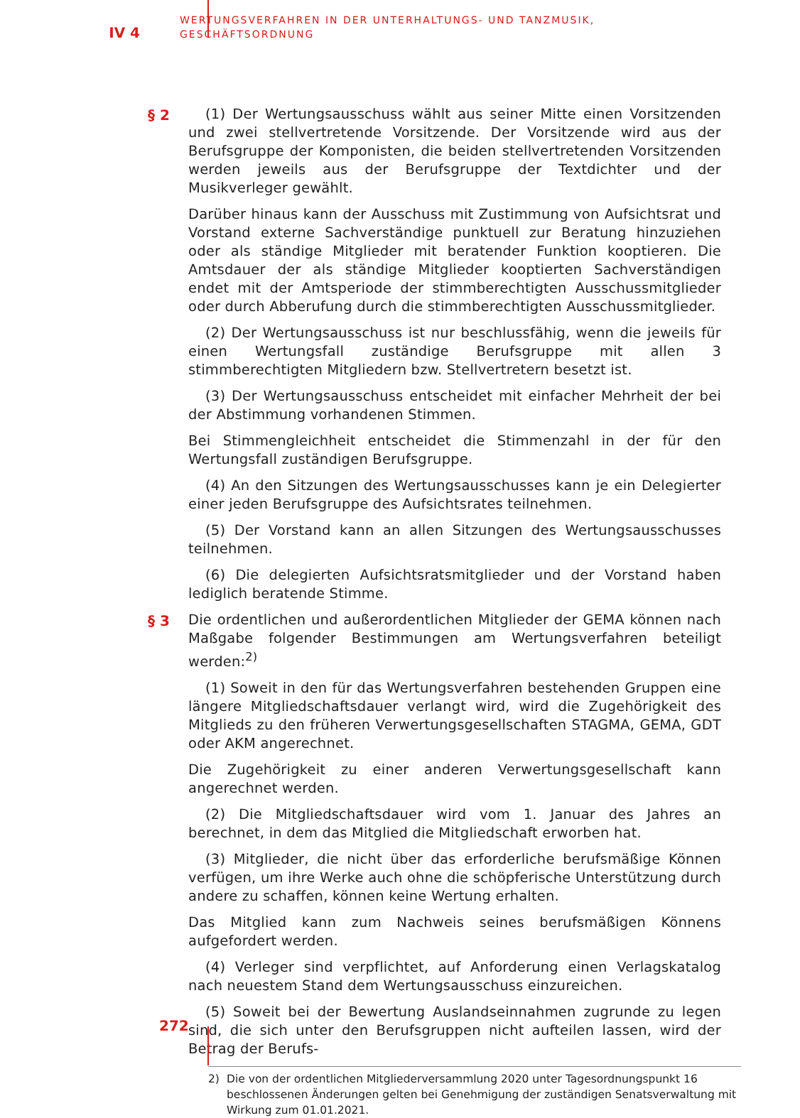IV 4
WERTUNGSVERFAHREN IN DER UNTERHALTUNGS- UND TANZMUSIK,
GESCHÄFTSORDNUNG
§ 2
(1) Der Wertungsausschuss wählt aus seiner Mitte einen Vorsitzenden und zwei stellvertretende Vorsitzende. Der Vorsitzende wird aus der Berufsgruppe der Komponisten, die beiden stellvertretenden Vorsitzenden werden jeweils aus der Berufsgruppe der Textdichter und der Musikverleger gewählt.
Darüber hinaus kann der Ausschuss mit Zustimmung von Aufsichtsrat und Vorstand externe Sachverständige punktuell zur Beratung hinzuziehen oder als ständige Mitglieder mit beratender Funktion kooptieren. Die Amtsdauer der als ständige Mitglieder kooptierten Sachverständigen endet mit der Amtsperiode der stimmberechtigten Ausschussmitglieder oder durch Abberufung durch die stimmberechtigten Ausschussmitglieder.
(2) Der Wertungsausschuss ist nur beschlussfähig, wenn die jeweils für einen Wertungsfall zuständige Berufsgruppe mit allen 3 stimmberechtigten Mitgliedern bzw. Stellvertretern besetzt ist.
(3) Der Wertungsausschuss entscheidet mit einfacher Mehrheit der bei der Abstimmung vorhandenen Stimmen.
Bei Stimmengleichheit entscheidet die Stimmenzahl in der für den Wertungsfall zuständigen Berufsgruppe.
(4) An den Sitzungen des Wertungsausschusses kann je ein Delegierter einer jeden Berufsgruppe des Aufsichtsrates teilnehmen.
(5) Der Vorstand kann an allen Sitzungen des Wertungsausschusses teilnehmen.
(6) Die delegierten Aufsichtsratsmitglieder und der Vorstand haben lediglich beratende Stimme.
§ 3
Die ordentlichen und außerordentlichen Mitglieder der GEMA können nach Maßgabe folgender Bestimmungen am Wertungsverfahren beteiligt werden:<sup>2)</sup>
(1) Soweit in den für das Wertungsverfahren bestehenden Gruppen eine längere Mitgliedschaftsdauer verlangt wird, wird die Zugehörigkeit des Mitglieds zu den früheren Verwertungsgesellschaften STAGMA, GEMA, GDT oder AKM angerechnet.
Die Zugehörigkeit zu einer anderen Verwertungsgesellschaft kann angerechnet werden.
(2) Die Mitgliedschaftsdauer wird vom 1. Januar des Jahres an berechnet, in dem das Mitglied die Mitgliedschaft erworben hat.
(3) Mitglieder, die nicht über das erforderliche berufsmäßige Können verfügen, um ihre Werke auch ohne die schöpferische Unterstützung durch andere zu schaffen, können keine Wertung erhalten.
Das Mitglied kann zum Nachweis seines berufsmäßigen Könnens aufgefordert werden.
(4) Verleger sind verpflichtet, auf Anforderung einen Verlagskatalog nach neuestem Stand dem Wertungsausschuss einzureichen.
(5) Soweit bei der Bewertung Auslandseinnahmen zugrunde zu legen sind, die sich unter den Berufsgruppen nicht aufteilen lassen, wird der Betrag der Berufs-
2) Die von der ordentlichen Mitgliederversammlung 2020 unter Tagesordnungspunkt 16 beschlossenen Änderungen gelten bei Genehmigung der zuständigen Senatsverwaltung mit Wirkung zum 01.01.2021.
272